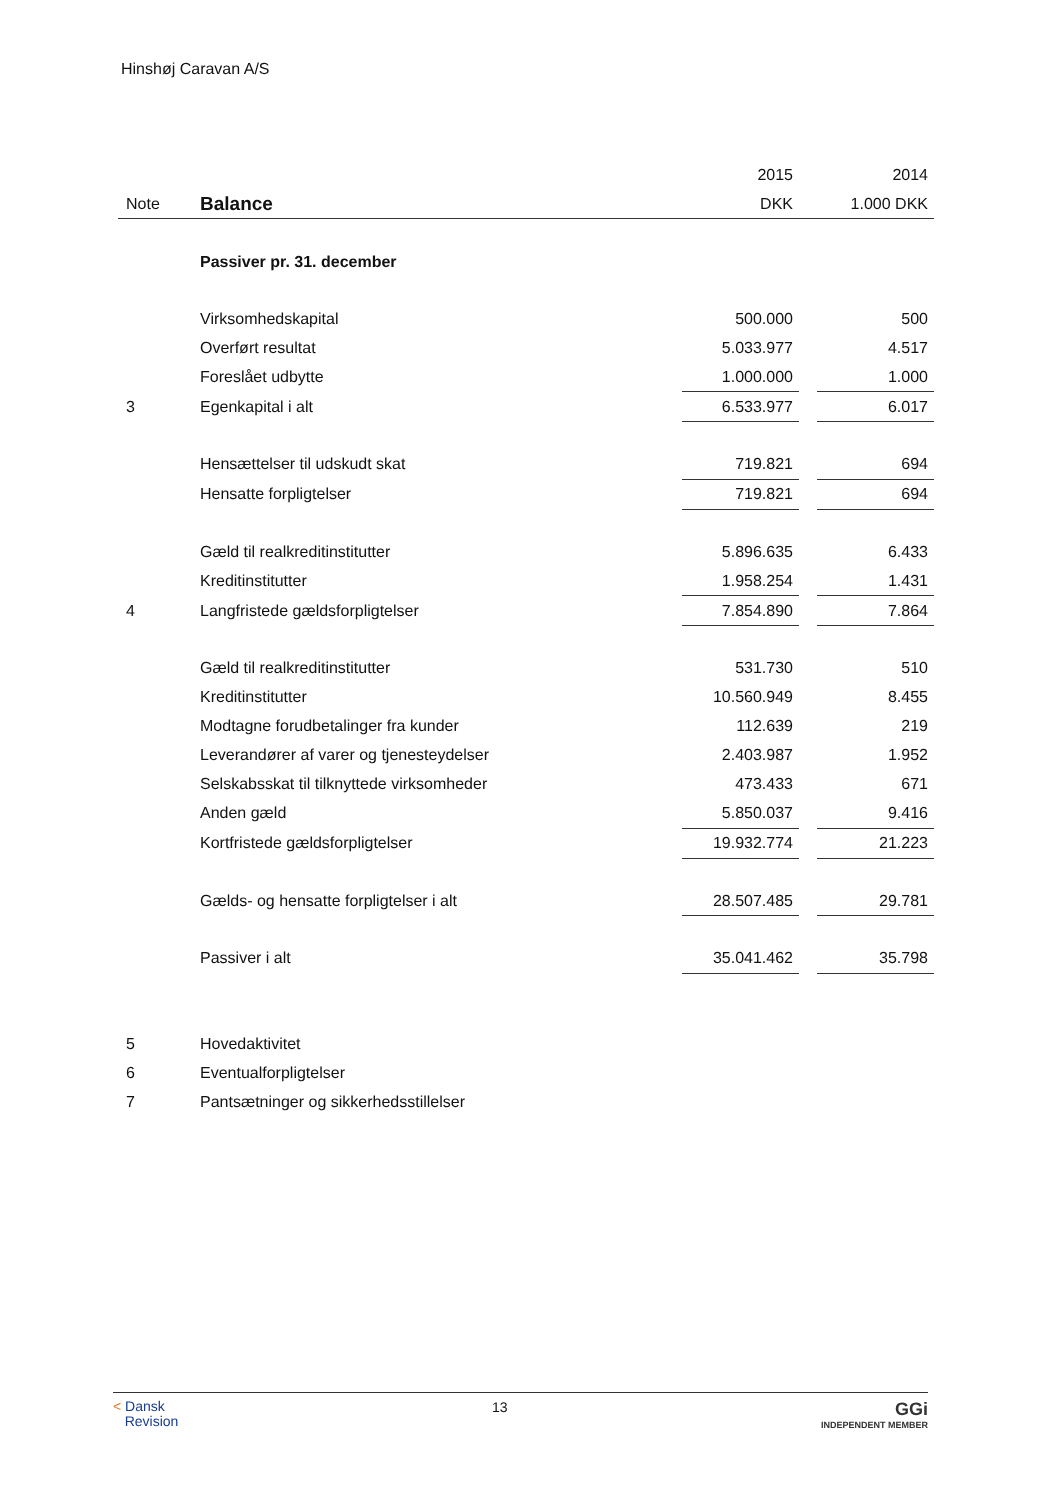Hinshøj Caravan A/S
| | | 2015 | | 2014 |
| --- | --- | --- | --- | --- |
| Note | Balance | DKK | | 1.000 DKK |
| | Passiver pr. 31. december | | | |
| | Virksomhedskapital | 500.000 | | 500 |
| | Overført resultat | 5.033.977 | | 4.517 |
| | Foreslået udbytte | 1.000.000 | | 1.000 |
| 3 | Egenkapital i alt | 6.533.977 | | 6.017 |
| | Hensættelser til udskudt skat | 719.821 | | 694 |
| | Hensatte forpligtelser | 719.821 | | 694 |
| | Gæld til realkreditinstitutter | 5.896.635 | | 6.433 |
| | Kreditinstitutter | 1.958.254 | | 1.431 |
| 4 | Langfristede gældsforpligtelser | 7.854.890 | | 7.864 |
| | Gæld til realkreditinstitutter | 531.730 | | 510 |
| | Kreditinstitutter | 10.560.949 | | 8.455 |
| | Modtagne forudbetalinger fra kunder | 112.639 | | 219 |
| | Leverandører af varer og tjenesteydelser | 2.403.987 | | 1.952 |
| | Selskabsskat til tilknyttede virksomheder | 473.433 | | 671 |
| | Anden gæld | 5.850.037 | | 9.416 |
| | Kortfristede gældsforpligtelser | 19.932.774 | | 21.223 |
| | Gælds- og hensatte forpligtelser i alt | 28.507.485 | | 29.781 |
| | Passiver i alt | 35.041.462 | | 35.798 |
| 5 | Hovedaktivitet | | | |
| 6 | Eventualforpligtelser | | | |
| 7 | Pantsætninger og sikkerhedsstillelser | | | |
< Dansk
Revision
13
GGi
INDEPENDENT MEMBER